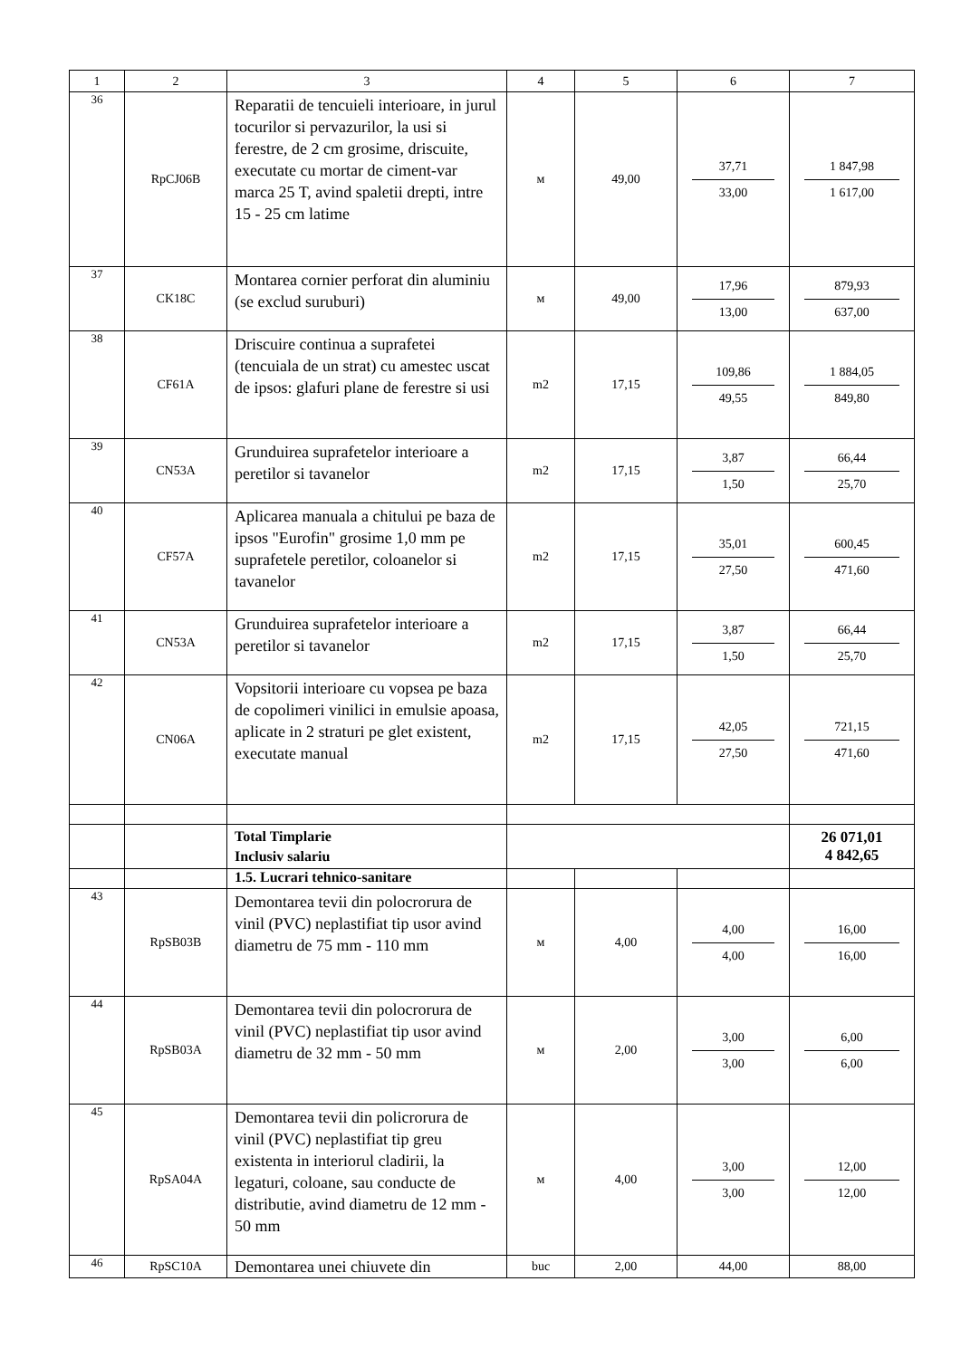| 1 | 2 | 3 | 4 | 5 | 6 | 7 |
| --- | --- | --- | --- | --- | --- | --- |
| 36 | RpCJ06B | Reparatii de tencuieli interioare, in jurul tocurilor si pervazurilor, la usi si ferestre, de 2 cm grosime, driscuite, executate cu mortar de ciment-var marca 25 T, avind spaletii drepti, intre 15 - 25 cm latime | м | 49,00 | 37,71 33,00 | 1 847,98 1 617,00 |
| 37 | CK18C | Montarea cornier perforat din aluminiu (se exclud suruburi) | м | 49,00 | 17,96 13,00 | 879,93 637,00 |
| 38 | CF61A | Driscuire continua a suprafetei (tencuiala de un strat) cu amestec uscat de ipsos: glafuri plane de ferestre si usi | m2 | 17,15 | 109,86 49,55 | 1 884,05 849,80 |
| 39 | CN53A | Grunduirea suprafetelor interioare a peretilor si tavanelor | m2 | 17,15 | 3,87 1,50 | 66,44 25,70 |
| 40 | CF57A | Aplicarea manuala a chitului pe baza de ipsos "Eurofin" grosime 1,0 mm pe suprafetele peretilor, coloanelor si tavanelor | m2 | 17,15 | 35,01 27,50 | 600,45 471,60 |
| 41 | CN53A | Grunduirea suprafetelor interioare a peretilor si tavanelor | m2 | 17,15 | 3,87 1,50 | 66,44 25,70 |
| 42 | CN06A | Vopsitorii interioare cu vopsea pe baza de copolimeri vinilici in emulsie apoasa, aplicate in 2 straturi pe glet existent, executate manual | m2 | 17,15 | 42,05 27,50 | 721,15 471,60 |
| | | Total Timplarie Inclusiv salariu | | | | 26 071,01 4 842,65 |
| | | 1.5. Lucrari tehnico-sanitare | | | | |
| 43 | RpSB03B | Demontarea tevii din polocrorura de vinil (PVC) neplastifiat tip usor avind diametru de 75 mm - 110 mm | м | 4,00 | 4,00 4,00 | 16,00 16,00 |
| 44 | RpSB03A | Demontarea tevii din polocrorura de vinil (PVC) neplastifiat tip usor avind diametru de 32 mm - 50 mm | м | 2,00 | 3,00 3,00 | 6,00 6,00 |
| 45 | RpSA04A | Demontarea tevii din policrorura de vinil (PVC) neplastifiat tip greu existenta in interiorul cladirii, la legaturi, coloane, sau conducte de distributie, avind diametru de 12 mm - 50 mm | м | 4,00 | 3,00 3,00 | 12,00 12,00 |
| 46 | RpSC10A | Demontarea unei chiuvete din | buc | 2,00 | 44,00 | 88,00 |